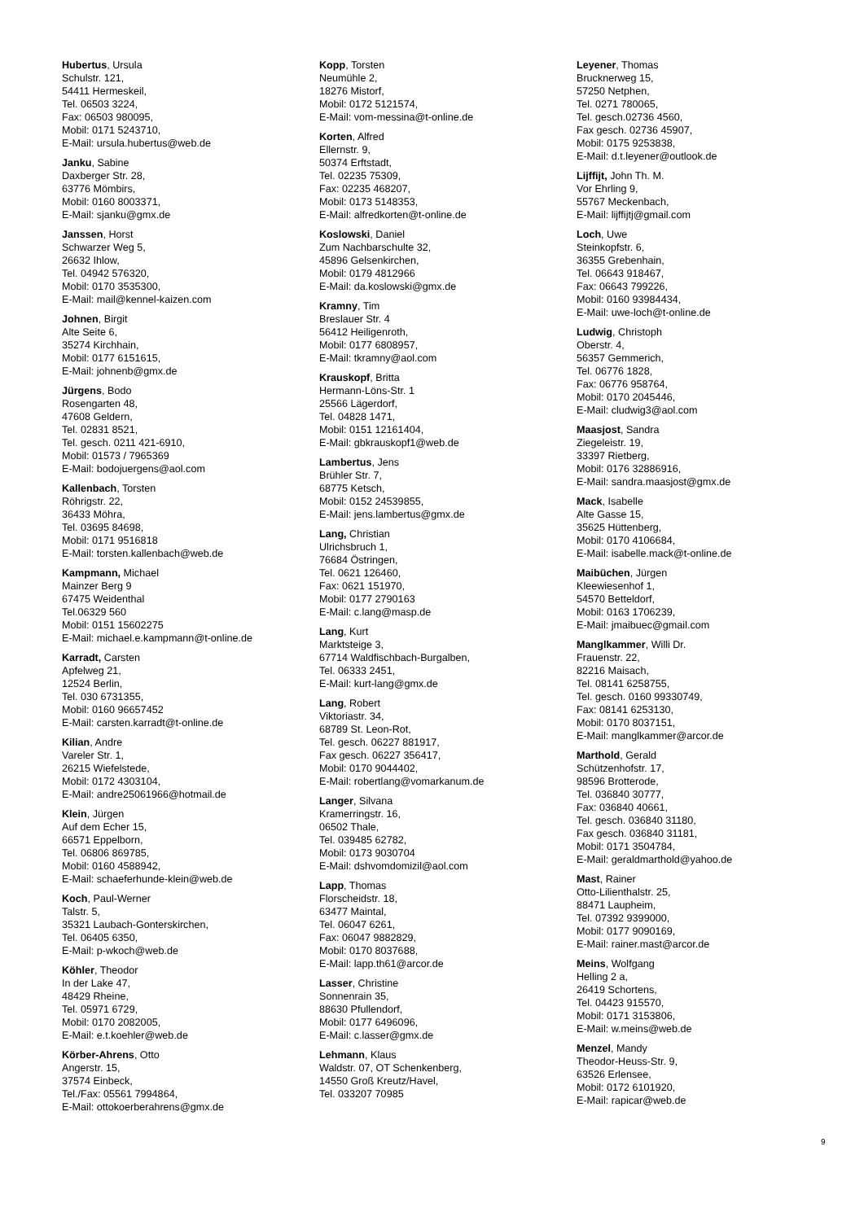Hubertus, Ursula
Schulstr. 121,
54411 Hermeskeil,
Tel. 06503 3224,
Fax: 06503 980095,
Mobil: 0171 5243710,
E-Mail: ursula.hubertus@web.de
Janku, Sabine
Daxberger Str. 28,
63776 Mömbirs,
Mobil: 0160 8003371,
E-Mail: sjanku@gmx.de
Janssen, Horst
Schwarzer Weg 5,
26632 Ihlow,
Tel. 04942 576320,
Mobil: 0170 3535300,
E-Mail: mail@kennel-kaizen.com
Johnen, Birgit
Alte Seite 6,
35274 Kirchhain,
Mobil: 0177 6151615,
E-Mail: johnenb@gmx.de
Jürgens, Bodo
Rosengarten 48,
47608 Geldern,
Tel. 02831 8521,
Tel. gesch. 0211 421-6910,
Mobil: 01573 / 7965369
E-Mail: bodojuergens@aol.com
Kallenbach, Torsten
Röhrigstr. 22,
36433 Möhra,
Tel. 03695 84698,
Mobil: 0171 9516818
E-Mail: torsten.kallenbach@web.de
Kampmann, Michael
Mainzer Berg 9
67475 Weidenthal
Tel.06329 560
Mobil: 0151 15602275
E-Mail: michael.e.kampmann@t-online.de
Karradt, Carsten
Apfelweg 21,
12524 Berlin,
Tel. 030 6731355,
Mobil: 0160 96657452
E-Mail: carsten.karradt@t-online.de
Kilian, Andre
Vareler Str. 1,
26215 Wiefelstede,
Mobil: 0172 4303104,
E-Mail: andre25061966@hotmail.de
Klein, Jürgen
Auf dem Echer 15,
66571 Eppelborn,
Tel. 06806 869785,
Mobil: 0160 4588942,
E-Mail: schaeferhunde-klein@web.de
Koch, Paul-Werner
Talstr. 5,
35321 Laubach-Gonterskirchen,
Tel. 06405 6350,
E-Mail: p-wkoch@web.de
Köhler, Theodor
In der Lake 47,
48429 Rheine,
Tel. 05971 6729,
Mobil: 0170 2082005,
E-Mail: e.t.koehler@web.de
Körber-Ahrens, Otto
Angerstr. 15,
37574 Einbeck,
Tel./Fax: 05561 7994864,
E-Mail: ottokoerberahrens@gmx.de
Kopp, Torsten
Neumühle 2,
18276 Mistorf,
Mobil: 0172 5121574,
E-Mail: vom-messina@t-online.de
Korten, Alfred
Ellernstr. 9,
50374 Erftstadt,
Tel. 02235 75309,
Fax: 02235 468207,
Mobil: 0173 5148353,
E-Mail: alfredkorten@t-online.de
Koslowski, Daniel
Zum Nachbarschulte 32,
45896 Gelsenkirchen,
Mobil: 0179 4812966
E-Mail: da.koslowski@gmx.de
Kramny, Tim
Breslauer Str. 4
56412 Heiligenroth,
Mobil: 0177 6808957,
E-Mail: tkramny@aol.com
Krauskopf, Britta
Hermann-Löns-Str. 1
25566 Lägerdorf,
Tel. 04828 1471,
Mobil: 0151 12161404,
E-Mail: gbkrauskopf1@web.de
Lambertus, Jens
Brühler Str. 7,
68775 Ketsch,
Mobil: 0152 24539855,
E-Mail: jens.lambertus@gmx.de
Lang, Christian
Ulrichsbruch 1,
76684 Östringen,
Tel. 0621 126460,
Fax: 0621 151970,
Mobil: 0177 2790163
E-Mail: c.lang@masp.de
Lang, Kurt
Marktsteige 3,
67714 Waldfischbach-Burgalben,
Tel. 06333 2451,
E-Mail: kurt-lang@gmx.de
Lang, Robert
Viktoriastr. 34,
68789 St. Leon-Rot,
Tel. gesch. 06227 881917,
Fax gesch. 06227 356417,
Mobil: 0170 9044402,
E-Mail: robertlang@vomarkanum.de
Langer, Silvana
Kramerringstr. 16,
06502 Thale,
Tel. 039485 62782,
Mobil: 0173 9030704
E-Mail: dshvomdomizil@aol.com
Lapp, Thomas
Florscheidstr. 18,
63477 Maintal,
Tel. 06047 6261,
Fax: 06047 9882829,
Mobil: 0170 8037688,
E-Mail: lapp.th61@arcor.de
Lasser, Christine
Sonnenrain 35,
88630 Pfullendorf,
Mobil: 0177 6496096,
E-Mail: c.lasser@gmx.de
Lehmann, Klaus
Waldstr. 07, OT Schenkenberg,
14550 Groß Kreutz/Havel,
Tel. 033207 70985
Leyener, Thomas
Brucknerweg 15,
57250 Netphen,
Tel. 0271 780065,
Tel. gesch.02736 4560,
Fax gesch. 02736 45907,
Mobil: 0175 9253838,
E-Mail: d.t.leyener@outlook.de
Lijffijt, John Th. M.
Vor Ehrling 9,
55767 Meckenbach,
E-Mail: lijffijtj@gmail.com
Loch, Uwe
Steinkopfstr. 6,
36355 Grebenhain,
Tel. 06643 918467,
Fax: 06643 799226,
Mobil: 0160 93984434,
E-Mail: uwe-loch@t-online.de
Ludwig, Christoph
Oberstr. 4,
56357 Gemmerich,
Tel. 06776 1828,
Fax: 06776 958764,
Mobil: 0170 2045446,
E-Mail: cludwig3@aol.com
Maasjost, Sandra
Ziegeleistr. 19,
33397 Rietberg,
Mobil: 0176 32886916,
E-Mail: sandra.maasjost@gmx.de
Mack, Isabelle
Alte Gasse 15,
35625 Hüttenberg,
Mobil: 0170 4106684,
E-Mail: isabelle.mack@t-online.de
Maibüchen, Jürgen
Kleewiesenhof 1,
54570 Betteldorf,
Mobil: 0163 1706239,
E-Mail: jmaibuec@gmail.com
Manglkammer, Willi Dr.
Frauenstr. 22,
82216 Maisach,
Tel. 08141 6258755,
Tel. gesch. 0160 99330749,
Fax: 08141 6253130,
Mobil: 0170 8037151,
E-Mail: manglkammer@arcor.de
Marthold, Gerald
Schützenhofstr. 17,
98596 Brotterode,
Tel. 036840 30777,
Fax: 036840 40661,
Tel. gesch. 036840 31180,
Fax gesch. 036840 31181,
Mobil: 0171 3504784,
E-Mail: geraldmarthold@yahoo.de
Mast, Rainer
Otto-Lilienthalstr. 25,
88471 Laupheim,
Tel. 07392 9399000,
Mobil: 0177 9090169,
E-Mail: rainer.mast@arcor.de
Meins, Wolfgang
Helling 2 a,
26419 Schortens,
Tel. 04423 915570,
Mobil: 0171 3153806,
E-Mail: w.meins@web.de
Menzel, Mandy
Theodor-Heuss-Str. 9,
63526 Erlensee,
Mobil: 0172 6101920,
E-Mail: rapicar@web.de
9